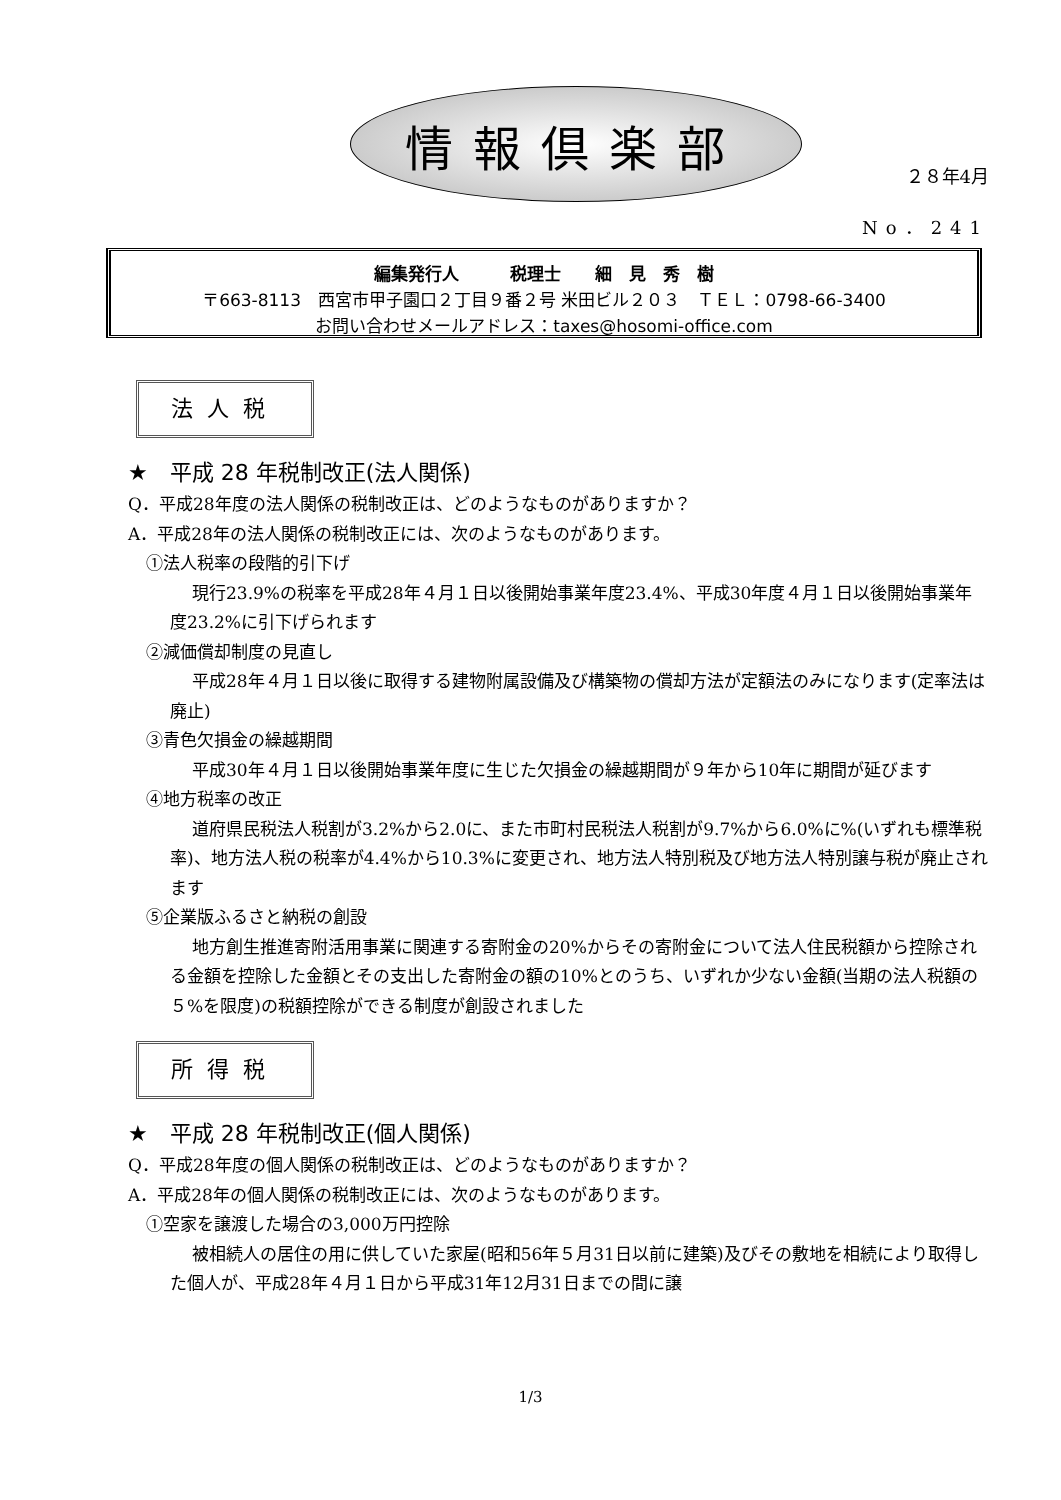情報倶楽部
２８年4月
No．241
編集発行人　　　税理士　　細　見　秀　樹
〒663-8113　西宮市甲子園口２丁目９番２号 米田ビル２０３　ＴＥＬ：0798‐66‐3400
お問い合わせメールアドレス：taxes@hosomi-office.com
法人税
★　平成 28 年税制改正(法人関係)
Q．平成28年度の法人関係の税制改正は、どのようなものがありますか？
A．平成28年の法人関係の税制改正には、次のようなものがあります。
①法人税率の段階的引下げ
現行23.9%の税率を平成28年４月１日以後開始事業年度23.4%、平成30年度４月１日以後開始事業年度23.2%に引下げられます
②減価償却制度の見直し
平成28年４月１日以後に取得する建物附属設備及び構築物の償却方法が定額法のみになります(定率法は廃止)
③青色欠損金の繰越期間
平成30年４月１日以後開始事業年度に生じた欠損金の繰越期間が９年から10年に期間が延びます
④地方税率の改正
道府県民税法人税割が3.2%から2.0に、また市町村民税法人税割が9.7%から6.0%に%(いずれも標準税率)、地方法人税の税率が4.4%から10.3%に変更され、地方法人特別税及び地方法人特別譲与税が廃止されます
⑤企業版ふるさと納税の創設
地方創生推進寄附活用事業に関連する寄附金の20%からその寄附金について法人住民税額から控除される金額を控除した金額とその支出した寄附金の額の10%とのうち、いずれか少ない金額(当期の法人税額の５%を限度)の税額控除ができる制度が創設されました
所得税
★　平成 28 年税制改正(個人関係)
Q．平成28年度の個人関係の税制改正は、どのようなものがありますか？
A．平成28年の個人関係の税制改正には、次のようなものがあります。
①空家を譲渡した場合の3,000万円控除
被相続人の居住の用に供していた家屋(昭和56年５月31日以前に建築)及びその敷地を相続により取得した個人が、平成28年４月１日から平成31年12月31日までの間に譲
1/3